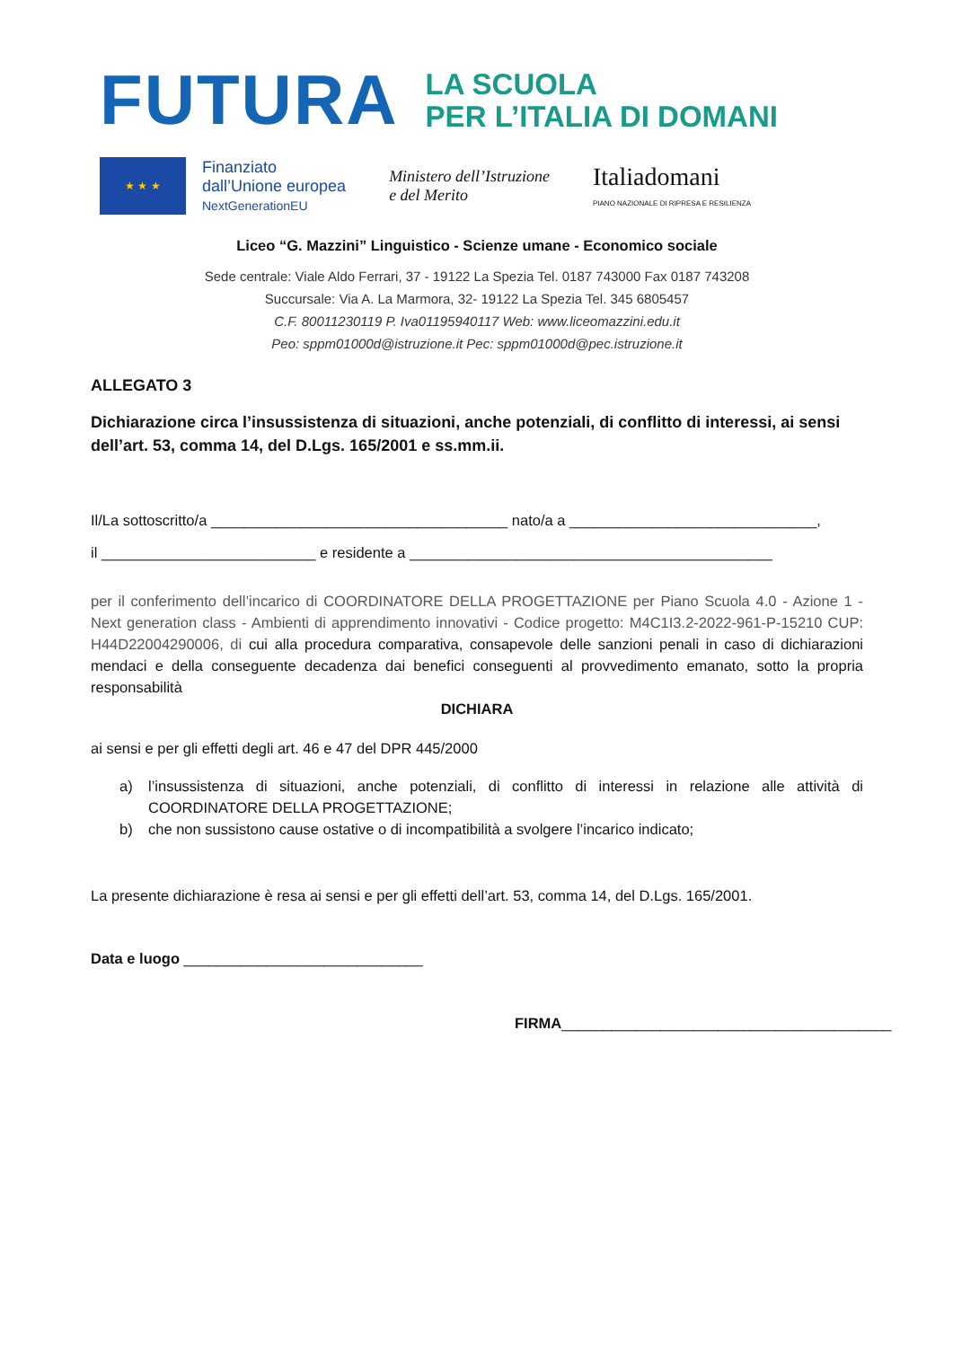FUTURA
LA SCUOLA
PER L’ITALIA DI DOMANI
★ ★ ★
Finanziato
dall’Unione europea
NextGenerationEU
Ministero dell’Istruzione
e del Merito
Italiadomani
PIANO NAZIONALE DI RIPRESA E RESILIENZA
Liceo “G. Mazzini” Linguistico - Scienze umane - Economico sociale
Sede centrale: Viale Aldo Ferrari, 37 - 19122 La Spezia Tel. 0187 743000 Fax 0187 743208
Succursale: Via A. La Marmora, 32- 19122 La Spezia Tel. 345 6805457
C.F. 80011230119 P. Iva01195940117 Web: www.liceomazzini.edu.it
Peo: sppm01000d@istruzione.it Pec: sppm01000d@pec.istruzione.it
ALLEGATO 3
Dichiarazione circa l’insussistenza di situazioni, anche potenziali, di conflitto di interessi, ai sensi dell’art. 53, comma 14, del D.Lgs. 165/2001 e ss.mm.ii.
Il/La sottoscritto/a ____________________________________ nato/a a ______________________________,
il __________________________ e residente a ____________________________________________
per il conferimento dell’incarico di COORDINATORE DELLA PROGETTAZIONE per Piano Scuola 4.0 - Azione 1 - Next generation class - Ambienti di apprendimento innovativi - Codice progetto: M4C1I3.2-2022-961-P-15210 CUP: H44D22004290006, di cui alla procedura comparativa, consapevole delle sanzioni penali in caso di dichiarazioni mendaci e della conseguente decadenza dai benefici conseguenti al provvedimento emanato, sotto la propria responsabilità
DICHIARA
ai sensi e per gli effetti degli art. 46 e 47 del DPR 445/2000
a) l’insussistenza di situazioni, anche potenziali, di conflitto di interessi in relazione alle attività di COORDINATORE DELLA PROGETTAZIONE;
b) che non sussistono cause ostative o di incompatibilità a svolgere l’incarico indicato;
La presente dichiarazione è resa ai sensi e per gli effetti dell’art. 53, comma 14, del D.Lgs. 165/2001.
Data e luogo _____________________________
FIRMA________________________________________